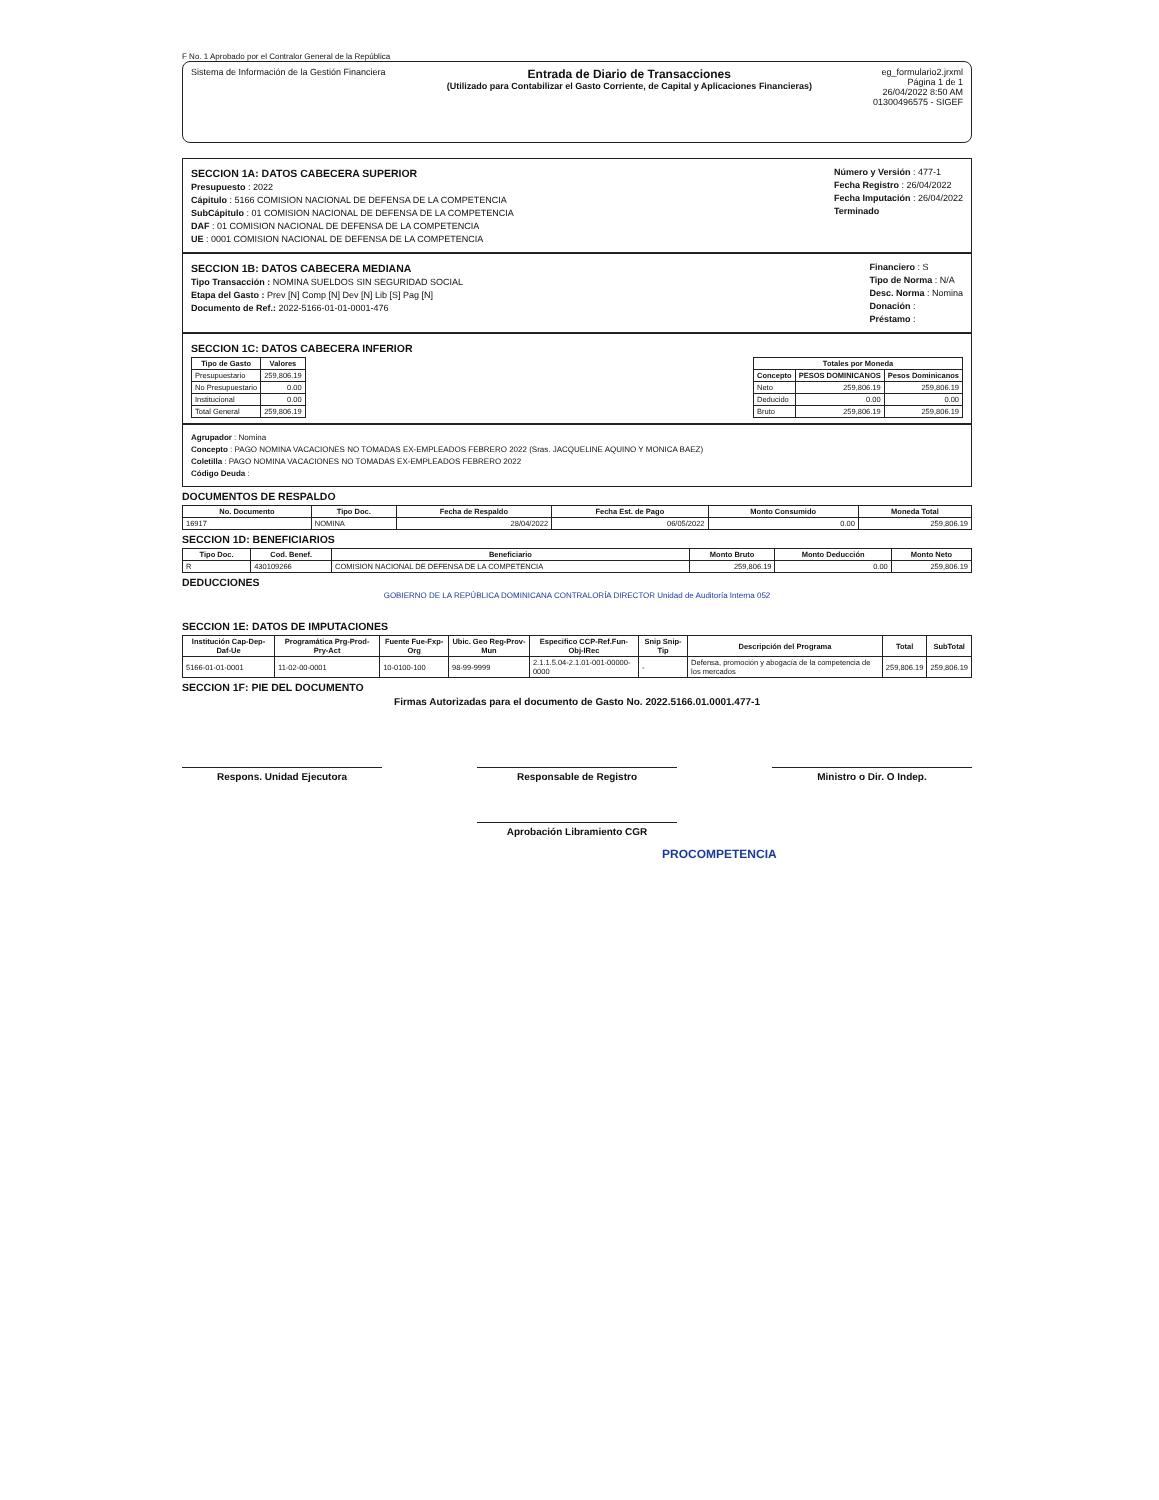F No. 1 Aprobado por el Contralor General de la República
Sistema de Información de la Gestión Financiera
Entrada de Diario de Transacciones
(Utilizado para Contabilizar el Gasto Corriente, de Capital y Aplicaciones Financieras)
eg_formulario2.jrxml
Página 1 de 1
26/04/2022 8:50 AM
01300496575 - SIGEF
SECCION 1A: DATOS CABECERA SUPERIOR
Presupuesto : 2022
Cápitulo : 5166 COMISION NACIONAL DE DEFENSA DE LA COMPETENCIA
SubCápitulo : 01 COMISION NACIONAL DE DEFENSA DE LA COMPETENCIA
DAF : 01 COMISION NACIONAL DE DEFENSA DE LA COMPETENCIA
UE : 0001 COMISION NACIONAL DE DEFENSA DE LA COMPETENCIA
Número y Versión : 477-1
Fecha Registro : 26/04/2022
Fecha Imputación : 26/04/2022
Terminado
SECCION 1B: DATOS CABECERA MEDIANA
Tipo Transacción : NOMINA SUELDOS SIN SEGURIDAD SOCIAL
Etapa del Gasto : Prev [N] Comp [N] Dev [N] Lib [S] Pag [N]
Documento de Ref.: 2022-5166-01-01-0001-476
Financiero : S
Tipo de Norma : N/A
Desc. Norma : Nomina
Donación :
Préstamo :
SECCION 1C: DATOS CABECERA INFERIOR
| Tipo de Gasto | Valores |
| --- | --- |
| Presupuestario | 259,806.19 |
| No Presupuestario | 0.00 |
| Institucional | 0.00 |
| Total General | 259,806.19 |
| Totales por Moneda | | |
| --- | --- | --- |
| Concepto | PESOS DOMINICANOS | Pesos Dominicanos |
| Neto | 259,806.19 | 259,806.19 |
| Deducido | 0.00 | 0.00 |
| Bruto | 259,806.19 | 259,806.19 |
Agrupador : Nomina
Concepto : PAGO NOMINA VACACIONES NO TOMADAS EX-EMPLEADOS FEBRERO 2022 (Sras. JACQUELINE AQUINO Y MONICA BAEZ)
Coletilla : PAGO NOMINA VACACIONES NO TOMADAS EX-EMPLEADOS FEBRERO 2022
Código Deuda :
DOCUMENTOS DE RESPALDO
| No. Documento | Tipo Doc. | Fecha de Respaldo | Fecha Est. de Pago | Monto Consumido | Moneda Total |
| --- | --- | --- | --- | --- | --- |
| 16917 | NOMINA | 28/04/2022 | 06/05/2022 | 0.00 | 259,806.19 |
SECCION 1D: BENEFICIARIOS
| Tipo Doc. | Cod. Benef. | Beneficiario | Monto Bruto | Monto Deducción | Monto Neto |
| --- | --- | --- | --- | --- | --- |
| R | 430109266 | COMISION NACIONAL DE DEFENSA DE LA COMPETENCIA | 259,806.19 | 0.00 | 259,806.19 |
DEDUCCIONES
GOBIERNO DE LA REPÚBLICA DOMINICANA CONTRALORÍA DIRECTOR Unidad de Auditoría Interna 052
SECCION 1E: DATOS DE IMPUTACIONES
| Institución Cap-Dep-Daf-Ue | Programática Prg-Prod-Pry-Act | Fuente Fue-Fxp-Org | Ubic. Geo Reg-Prov-Mun | Especifico CCP-Ref.Fun-Obj-IRec | Snip Snip-Tip | Descripción del Programa | Total | SubTotal |
| --- | --- | --- | --- | --- | --- | --- | --- | --- |
| 5166-01-01-0001 | 11-02-00-0001 | 10-0100-100 | 98-99-9999 | 2.1.1.5.04-2.1.01-001-00000-0000 | - | Defensa, promoción y abogacía de la competencia de los mercados | 259,806.19 | 259,806.19 |
SECCION 1F: PIE DEL DOCUMENTO
Firmas Autorizadas para el documento de Gasto No. 2022.5166.01.0001.477-1
Respons. Unidad Ejecutora Responsable de Registro Ministro o Dir. O Indep.
Aprobación Libramiento CGR
PROCOMPETENCIA